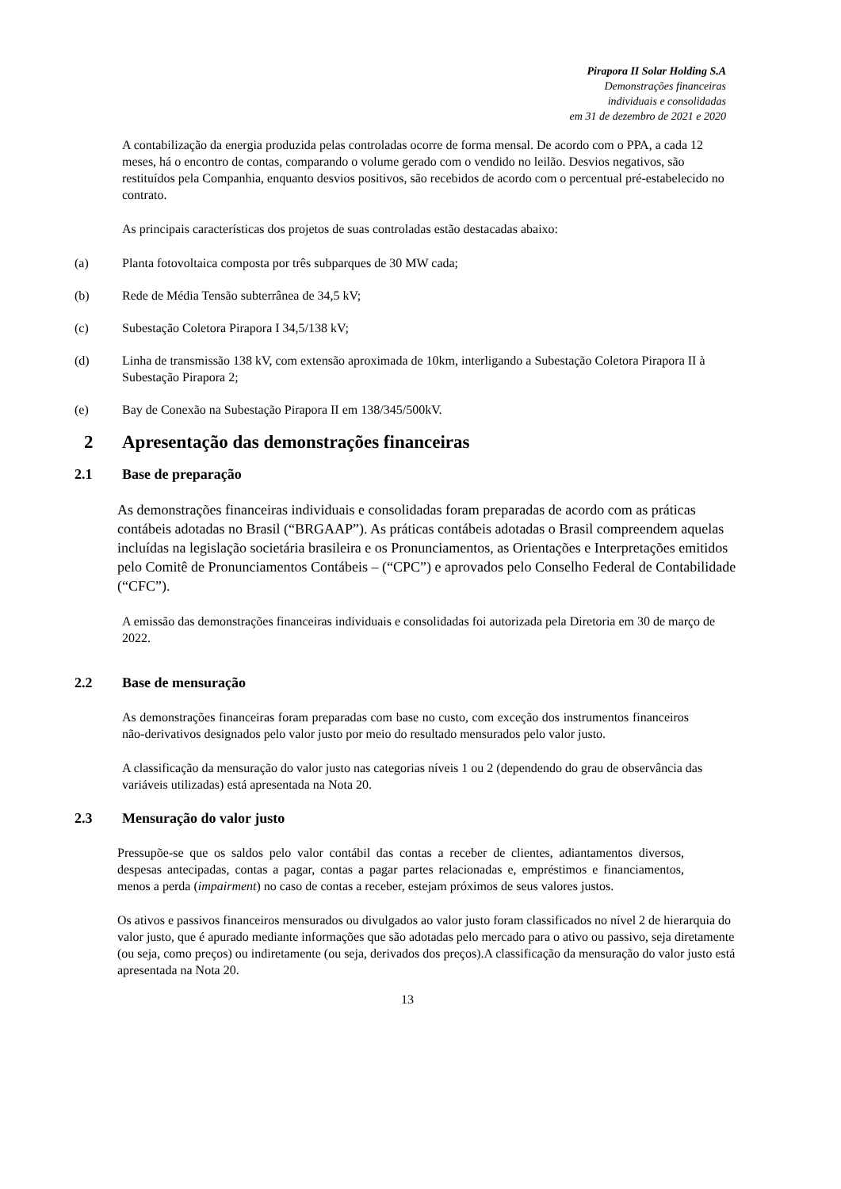Pirapora II Solar Holding S.A
Demonstrações financeiras
individuais e consolidadas
em 31 de dezembro de 2021 e 2020
A contabilização da energia produzida pelas controladas ocorre de forma mensal. De acordo com o PPA, a cada 12 meses, há o encontro de contas, comparando o volume gerado com o vendido no leilão. Desvios negativos, são restituídos pela Companhia, enquanto desvios positivos, são recebidos de acordo com o percentual pré-estabelecido no contrato.
As principais características dos projetos de suas controladas estão destacadas abaixo:
(a) Planta fotovoltaica composta por três subparques de 30 MW cada;
(b) Rede de Média Tensão subterrânea de 34,5 kV;
(c) Subestação Coletora Pirapora I 34,5/138 kV;
(d) Linha de transmissão 138 kV, com extensão aproximada de 10km, interligando a Subestação Coletora Pirapora II à Subestação Pirapora 2;
(e) Bay de Conexão na Subestação Pirapora II em 138/345/500kV.
2 Apresentação das demonstrações financeiras
2.1 Base de preparação
As demonstrações financeiras individuais e consolidadas foram preparadas de acordo com as práticas contábeis adotadas no Brasil (“BRGAAP”). As práticas contábeis adotadas o Brasil compreendem aquelas incluídas na legislação societária brasileira e os Pronunciamentos, as Orientações e Interpretações emitidos pelo Comitê de Pronunciamentos Contábeis – (“CPC”) e aprovados pelo Conselho Federal de Contabilidade (“CFC”).
A emissão das demonstrações financeiras individuais e consolidadas foi autorizada pela Diretoria em 30 de março de 2022.
2.2 Base de mensuração
As demonstrações financeiras foram preparadas com base no custo, com exceção dos instrumentos financeiros não-derivativos designados pelo valor justo por meio do resultado mensurados pelo valor justo.
A classificação da mensuração do valor justo nas categorias níveis 1 ou 2 (dependendo do grau de observância das variáveis utilizadas) está apresentada na Nota 20.
2.3 Mensuração do valor justo
Pressupõe-se que os saldos pelo valor contábil das contas a receber de clientes, adiantamentos diversos, despesas antecipadas, contas a pagar, contas a pagar partes relacionadas e, empréstimos e financiamentos, menos a perda (impairment) no caso de contas a receber, estejam próximos de seus valores justos.
Os ativos e passivos financeiros mensurados ou divulgados ao valor justo foram classificados no nível 2 de hierarquia do valor justo, que é apurado mediante informações que são adotadas pelo mercado para o ativo ou passivo, seja diretamente (ou seja, como preços) ou indiretamente (ou seja, derivados dos preços).A classificação da mensuração do valor justo está apresentada na Nota 20.
13